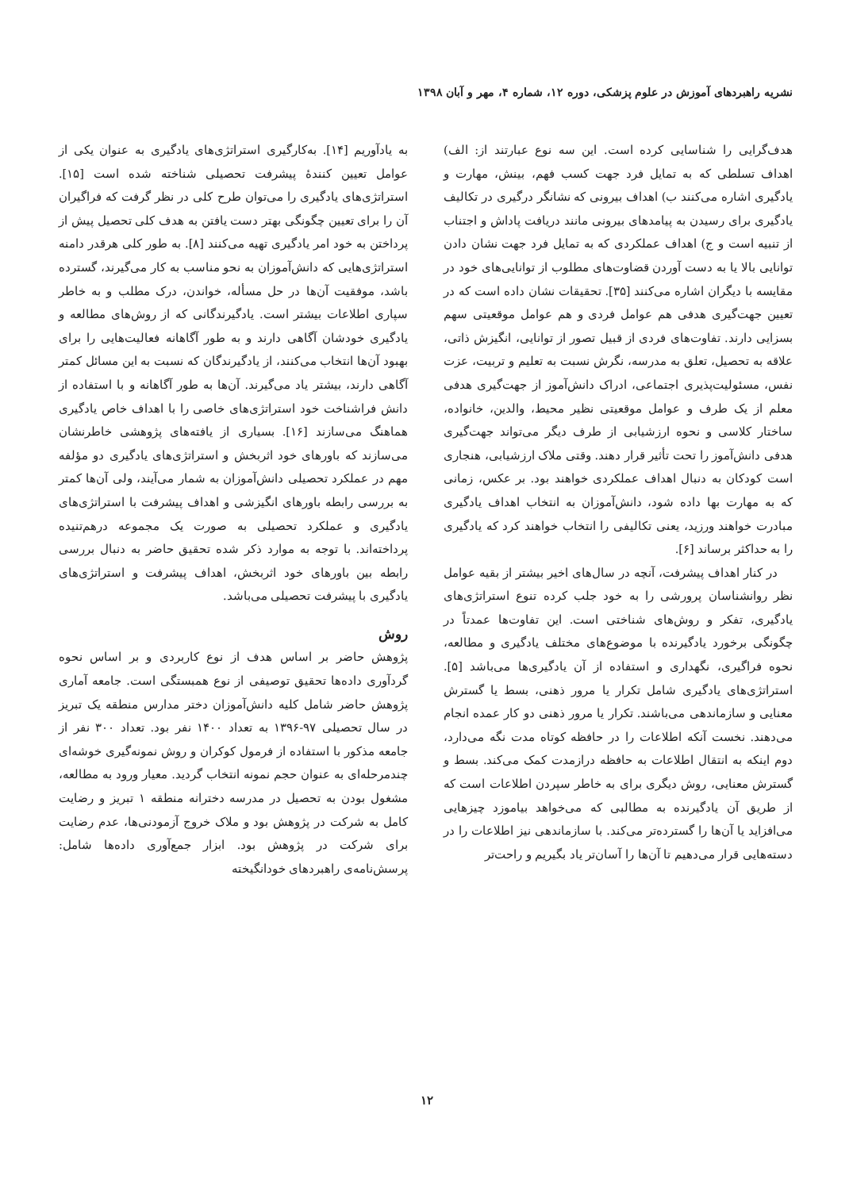نشریه راهبردهای آموزش در علوم پزشکی، دوره ۱۲، شماره ۴، مهر و آبان ۱۳۹۸
هدف‌گرایی را شناسایی کرده است. این سه نوع عبارتند از: الف) اهداف تسلطی که به تمایل فرد جهت کسب فهم، بینش، مهارت و یادگیری اشاره می‌کنند ب) اهداف بیرونی که نشانگر درگیری در تکالیف یادگیری برای رسیدن به پیامدهای بیرونی مانند دریافت پاداش و اجتناب از تنبیه است و ج) اهداف عملکردی که به تمایل فرد جهت نشان دادن توانایی بالا یا به دست آوردن قضاوت‌های مطلوب از توانایی‌های خود در مقایسه با دیگران اشاره می‌کنند [۳۵]. تحقیقات نشان داده است که در تعیین جهت‌گیری هدفی هم عوامل فردی و هم عوامل موقعیتی سهم بسزایی دارند. تفاوت‌های فردی از قبیل تصور از توانایی، انگیزش ذاتی، علاقه به تحصیل، تعلق به مدرسه، نگرش نسبت به تعلیم و تربیت، عزت نفس، مسئولیت‌پذیری اجتماعی، ادراک دانش‌آموز از جهت‌گیری هدفی معلم از یک طرف و عوامل موقعیتی نظیر محیط، والدین، خانواده، ساختار کلاسی و نحوه ارزشیابی از طرف دیگر می‌تواند جهت‌گیری هدفی دانش‌آموز را تحت تأثیر قرار دهند. وقتی ملاک ارزشیابی، هنجاری است کودکان به دنبال اهداف عملکردی خواهند بود. بر عکس، زمانی که به مهارت بها داده شود، دانش‌آموزان به انتخاب اهداف یادگیری مبادرت خواهند ورزید، یعنی تکالیفی را انتخاب خواهند کرد که یادگیری را به حداکثر برساند [۶].
در کنار اهداف پیشرفت، آنچه در سال‌های اخیر بیشتر از بقیه عوامل نظر روانشناسان پرورشی را به خود جلب کرده تنوع استراتژی‌های یادگیری، تفکر و روش‌های شناختی است. این تفاوت‌ها عمدتاً در چگونگی برخورد یادگیرنده با موضوع‌های مختلف یادگیری و مطالعه، نحوه فراگیری، نگهداری و استفاده از آن یادگیری‌ها می‌باشد [۵]. استراتژی‌های یادگیری شامل تکرار یا مرور ذهنی، بسط یا گسترش معنایی و سازماندهی می‌باشند. تکرار یا مرور ذهنی دو کار عمده انجام می‌دهند. نخست آنکه اطلاعات را در حافظه کوتاه مدت نگه می‌دارد، دوم اینکه به انتقال اطلاعات به حافظه درازمدت کمک می‌کند. بسط و گسترش معنایی، روش دیگری برای به خاطر سپردن اطلاعات است که از طریق آن یادگیرنده به مطالبی که می‌خواهد بیاموزد چیزهایی می‌افزاید یا آن‌ها را گسترده‌تر می‌کند. با سازماندهی نیز اطلاعات را در دسته‌هایی قرار می‌دهیم تا آن‌ها را آسان‌تر یاد بگیریم و راحت‌تر
به یادآوریم [۱۴]. به‌کارگیری استراتژی‌های یادگیری به عنوان یکی از عوامل تعیین کنندهٔ پیشرفت تحصیلی شناخته شده است [۱۵]. استراتژی‌های یادگیری را می‌توان طرح کلی در نظر گرفت که فراگیران آن را برای تعیین چگونگی بهتر دست یافتن به هدف کلی تحصیل پیش از پرداختن به خود امر یادگیری تهیه می‌کنند [۸]. به طور کلی هرقدر دامنه استراتژی‌هایی که دانش‌آموزان به نحو مناسب به کار می‌گیرند، گسترده باشد، موفقیت آن‌ها در حل مسأله، خواندن، درک مطلب و به خاطر سپاری اطلاعات بیشتر است. یادگیرندگانی که از روش‌های مطالعه و یادگیری خودشان آگاهی دارند و به طور آگاهانه فعالیت‌هایی را برای بهبود آن‌ها انتخاب می‌کنند، از یادگیرندگان که نسبت به این مسائل کمتر آگاهی دارند، بیشتر یاد می‌گیرند. آن‌ها به طور آگاهانه و با استفاده از دانش فراشناخت خود استراتژی‌های خاصی را با اهداف خاص یادگیری هماهنگ می‌سازند [۱۶]. بسیاری از یافته‌های پژوهشی خاطرنشان می‌سازند که باورهای خود اثربخش و استراتژی‌های یادگیری دو مؤلفه مهم در عملکرد تحصیلی دانش‌آموزان به شمار می‌آیند، ولی آن‌ها کمتر به بررسی رابطه باورهای انگیزشی و اهداف پیشرفت با استراتژی‌های یادگیری و عملکرد تحصیلی به صورت یک مجموعه درهم‌تنیده پرداخته‌اند. با توجه به موارد ذکر شده تحقیق حاضر به دنبال بررسی رابطه بین باورهای خود اثربخش، اهداف پیشرفت و استراتژی‌های یادگیری با پیشرفت تحصیلی می‌باشد.
روش
پژوهش حاضر بر اساس هدف از نوع کاربردی و بر اساس نحوه گردآوری داده‌ها تحقیق توصیفی از نوع همبستگی است. جامعه آماری پژوهش حاضر شامل کلیه دانش‌آموزان دختر مدارس منطقه یک تبریز در سال تحصیلی ۹۷-۱۳۹۶ به تعداد ۱۴۰۰ نفر بود. تعداد ۳۰۰ نفر از جامعه مذکور با استفاده از فرمول کوکران و روش نمونه‌گیری خوشه‌ای چندمرحله‌ای به عنوان حجم نمونه انتخاب گردید. معیار ورود به مطالعه، مشغول بودن به تحصیل در مدرسه دخترانه منطقه ۱ تبریز و رضایت کامل به شرکت در پژوهش بود و ملاک خروج آزمودنی‌ها، عدم رضایت برای شرکت در پژوهش بود. ابزار جمع‌آوری داده‌ها شامل: پرسش‌نامه‌ی راهبردهای خودانگیخته
۱۲